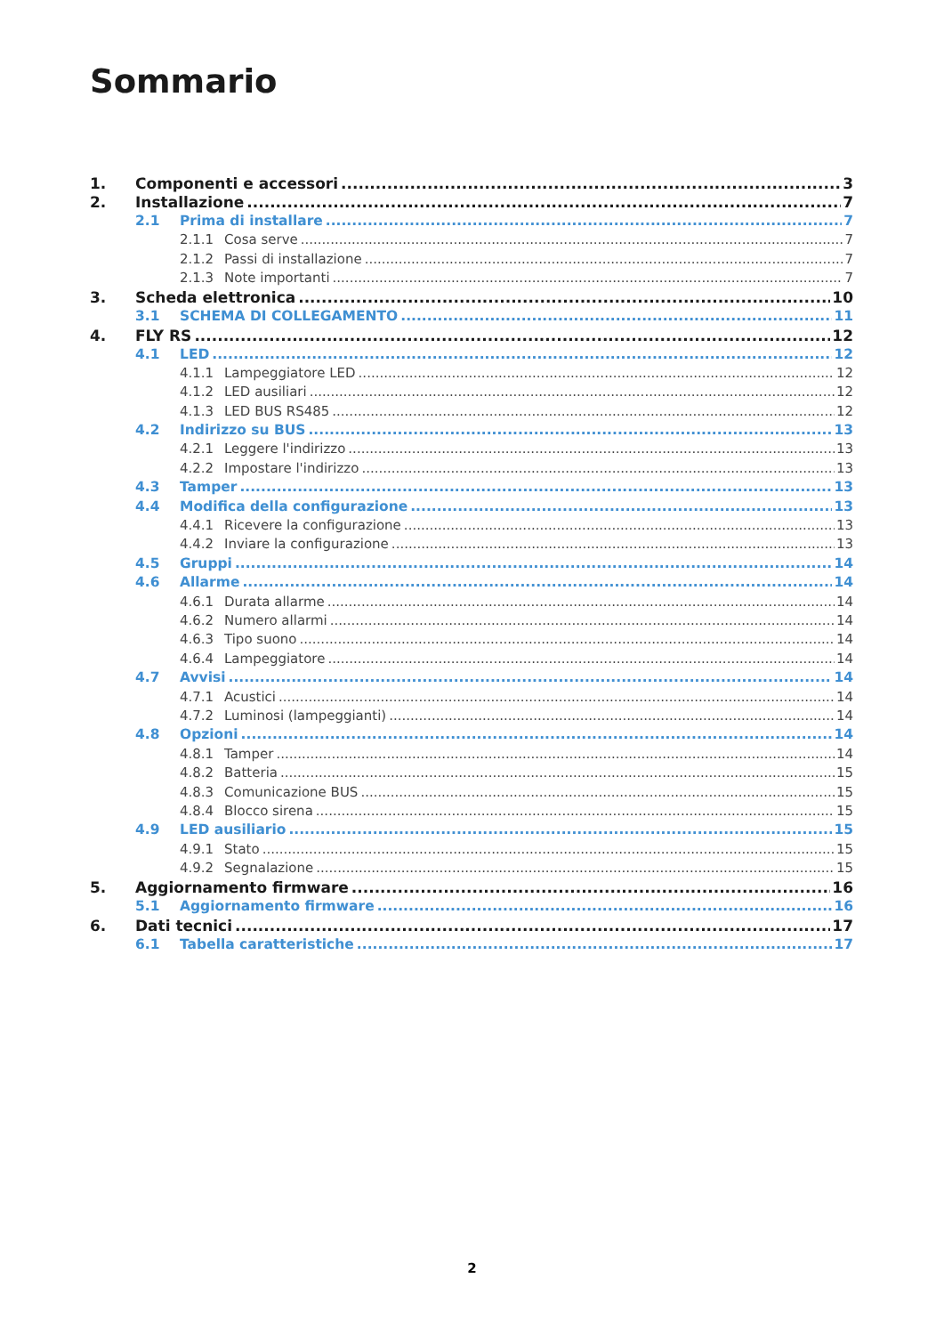Sommario
1. Componenti e accessori 3
2. Installazione 7
2.1 Prima di installare 7
2.1.1 Cosa serve 7
2.1.2 Passi di installazione 7
2.1.3 Note importanti 7
3. Scheda elettronica 10
3.1 SCHEMA DI COLLEGAMENTO 11
4. FLY RS 12
4.1 LED 12
4.1.1 Lampeggiatore LED 12
4.1.2 LED ausiliari 12
4.1.3 LED BUS RS485 12
4.2 Indirizzo su BUS 13
4.2.1 Leggere l'indirizzo 13
4.2.2 Impostare l'indirizzo 13
4.3 Tamper 13
4.4 Modifica della configurazione 13
4.4.1 Ricevere la configurazione 13
4.4.2 Inviare la configurazione 13
4.5 Gruppi 14
4.6 Allarme 14
4.6.1 Durata allarme 14
4.6.2 Numero allarmi 14
4.6.3 Tipo suono 14
4.6.4 Lampeggiatore 14
4.7 Avvisi 14
4.7.1 Acustici 14
4.7.2 Luminosi (lampeggianti) 14
4.8 Opzioni 14
4.8.1 Tamper 14
4.8.2 Batteria 15
4.8.3 Comunicazione BUS 15
4.8.4 Blocco sirena 15
4.9 LED ausiliario 15
4.9.1 Stato 15
4.9.2 Segnalazione 15
5. Aggiornamento firmware 16
5.1 Aggiornamento firmware 16
6. Dati tecnici 17
6.1 Tabella caratteristiche 17
2